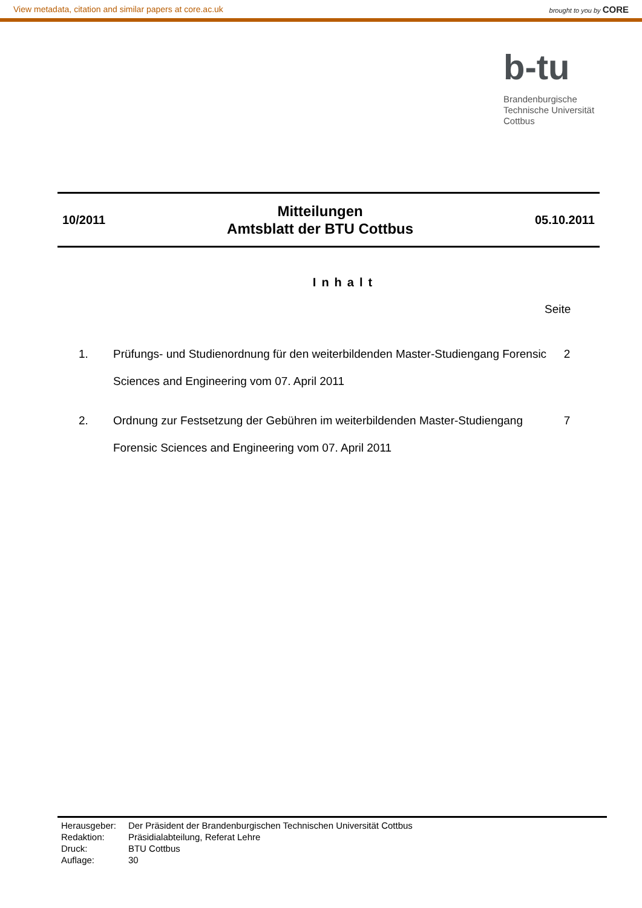View metadata, citation and similar papers at core.ac.uk brought to you by CORE
b-tu
Brandenburgische
Technische Universität
Cottbus
10/2011
Mitteilungen
Amtsblatt der BTU Cottbus
05.10.2011
Inhalt
Seite
1. Prüfungs- und Studienordnung für den weiterbildenden Master-Studiengang Forensic Sciences and Engineering vom 07. April 2011 2
2. Ordnung zur Festsetzung der Gebühren im weiterbildenden Master-Studiengang Forensic Sciences and Engineering vom 07. April 2011 7
| Herausgeber: | Der Präsident der Brandenburgischen Technischen Universität Cottbus |
| Redaktion: | Präsidialabteilung, Referat Lehre |
| Druck: | BTU Cottbus |
| Auflage: | 30 |